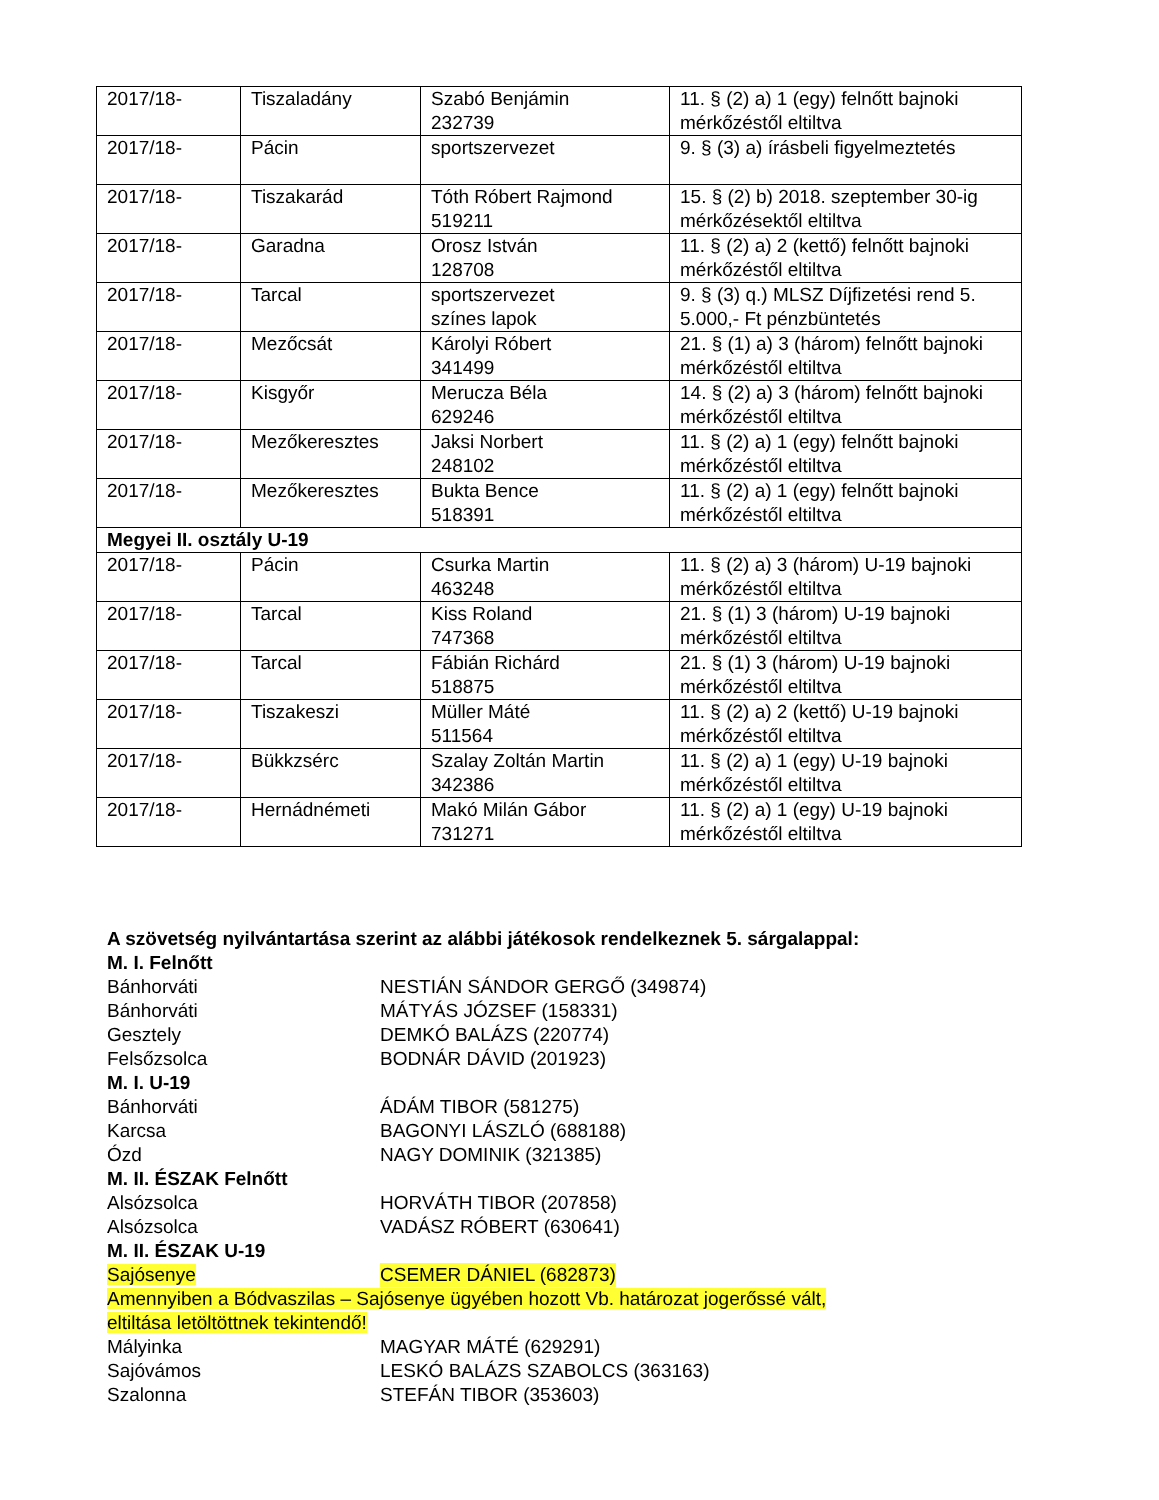| 2017/18- | Tiszaladány | Szabó Benjámin 232739 | 11. § (2) a) 1 (egy) felnőtt bajnoki mérkőzéstől eltiltva |
| 2017/18- | Pácin | sportszervezet | 9. § (3) a) írásbeli figyelmeztetés |
| 2017/18- | Tiszakarád | Tóth Róbert Rajmond 519211 | 15. § (2) b) 2018. szeptember 30-ig mérkőzésektől eltiltva |
| 2017/18- | Garadna | Orosz István 128708 | 11. § (2) a) 2 (kettő) felnőtt bajnoki mérkőzéstől eltiltva |
| 2017/18- | Tarcal | sportszervezet színes lapok | 9. § (3) q.) MLSZ Díjfizetési rend 5. 5.000,- Ft pénzbüntetés |
| 2017/18- | Mezőcsát | Károlyi Róbert 341499 | 21. § (1) a) 3 (három) felnőtt bajnoki mérkőzéstől eltiltva |
| 2017/18- | Kisgyőr | Merucza Béla 629246 | 14. § (2) a) 3 (három) felnőtt bajnoki mérkőzéstől eltiltva |
| 2017/18- | Mezőkeresztes | Jaksi Norbert 248102 | 11. § (2) a) 1 (egy) felnőtt bajnoki mérkőzéstől eltiltva |
| 2017/18- | Mezőkeresztes | Bukta Bence 518391 | 11. § (2) a) 1 (egy) felnőtt bajnoki mérkőzéstől eltiltva |
| Megyei II. osztály U-19 | | | |
| 2017/18- | Pácin | Csurka Martin 463248 | 11. § (2) a) 3 (három) U-19 bajnoki mérkőzéstől eltiltva |
| 2017/18- | Tarcal | Kiss Roland 747368 | 21. § (1) 3 (három) U-19 bajnoki mérkőzéstől eltiltva |
| 2017/18- | Tarcal | Fábián Richárd 518875 | 21. § (1) 3 (három) U-19 bajnoki mérkőzéstől eltiltva |
| 2017/18- | Tiszakeszi | Müller Máté 511564 | 11. § (2) a) 2 (kettő) U-19 bajnoki mérkőzéstől eltiltva |
| 2017/18- | Bükkzsérc | Szalay Zoltán Martin 342386 | 11. § (2) a) 1 (egy) U-19 bajnoki mérkőzéstől eltiltva |
| 2017/18- | Hernádnémeti | Makó Milán Gábor 731271 | 11. § (2) a) 1 (egy) U-19 bajnoki mérkőzéstől eltiltva |
A szövetség nyilvántartása szerint az alábbi játékosok rendelkeznek 5. sárgalappal:
M. I. Felnőtt
Bánhorváti NESTIÁN SÁNDOR GERGŐ (349874)
Bánhorváti MÁTYÁS JÓZSEF (158331)
Gesztely DEMKÓ BALÁZS (220774)
Felsőzsolca BODNÁR DÁVID (201923)
M. I. U-19
Bánhorváti ÁDÁM TIBOR (581275)
Karcsa BAGONYI LÁSZLÓ (688188)
Ózd NAGY DOMINIK (321385)
M. II. ÉSZAK Felnőtt
Alsózsolca HORVÁTH TIBOR (207858)
Alsózsolca VADÁSZ RÓBERT (630641)
M. II. ÉSZAK U-19
Sajósenye CSEMER DÁNIEL (682873)
Amennyiben a Bódvaszilas – Sajósenye ügyében hozott Vb. határozat jogerőssé vált, eltiltása letöltöttnek tekintendő!
Mályinka MAGYAR MÁTÉ (629291)
Sajóvámos LESKÓ BALÁZS SZABOLCS (363163)
Szalonna STEFÁN TIBOR (353603)